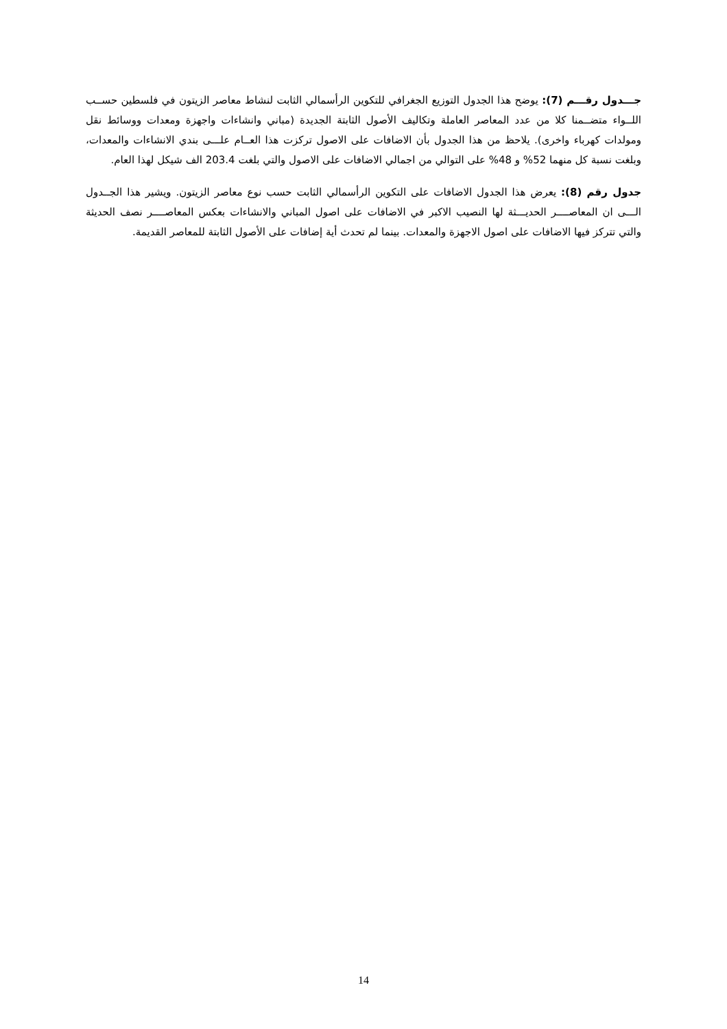جـــدول رقـــم (7): يوضح هذا الجدول التوزيع الجغرافي للتكوين الرأسمالي الثابت لنشاط معاصر الزيتون في فلسطين حســب اللــواء متضــمنا كلا من عدد المعاصر العاملة وتكاليف الأصول الثابتة الجديدة (مباني وانشاءات واجهزة ومعدات ووسائط نقل ومولدات كهرباء واخرى). يلاحظ من هذا الجدول بأن الاضافات على الاصول تركزت هذا العــام علـــى بندي الانشاءات والمعدات، وبلغت نسبة كل منهما 52% و 48% على التوالي من اجمالي الاضافات على الاصول والتي بلغت 203.4 الف شيكل لهذا العام.
جدول رقم (8): يعرض هذا الجدول الاضافات على التكوين الرأسمالي الثابت حسب نوع معاصر الزيتون. ويشير هذا الجــدول الـــى ان المعاصــــر الحديـــثة لها النصيب الاكبر في الاضافات على اصول المباني والانشاءات بعكس المعاصــــر نصف الحديثة والتي تتركز فيها الاضافات على اصول الاجهزة والمعدات. بينما لم تحدث أية إضافات على الأصول الثابتة للمعاصر القديمة.
14